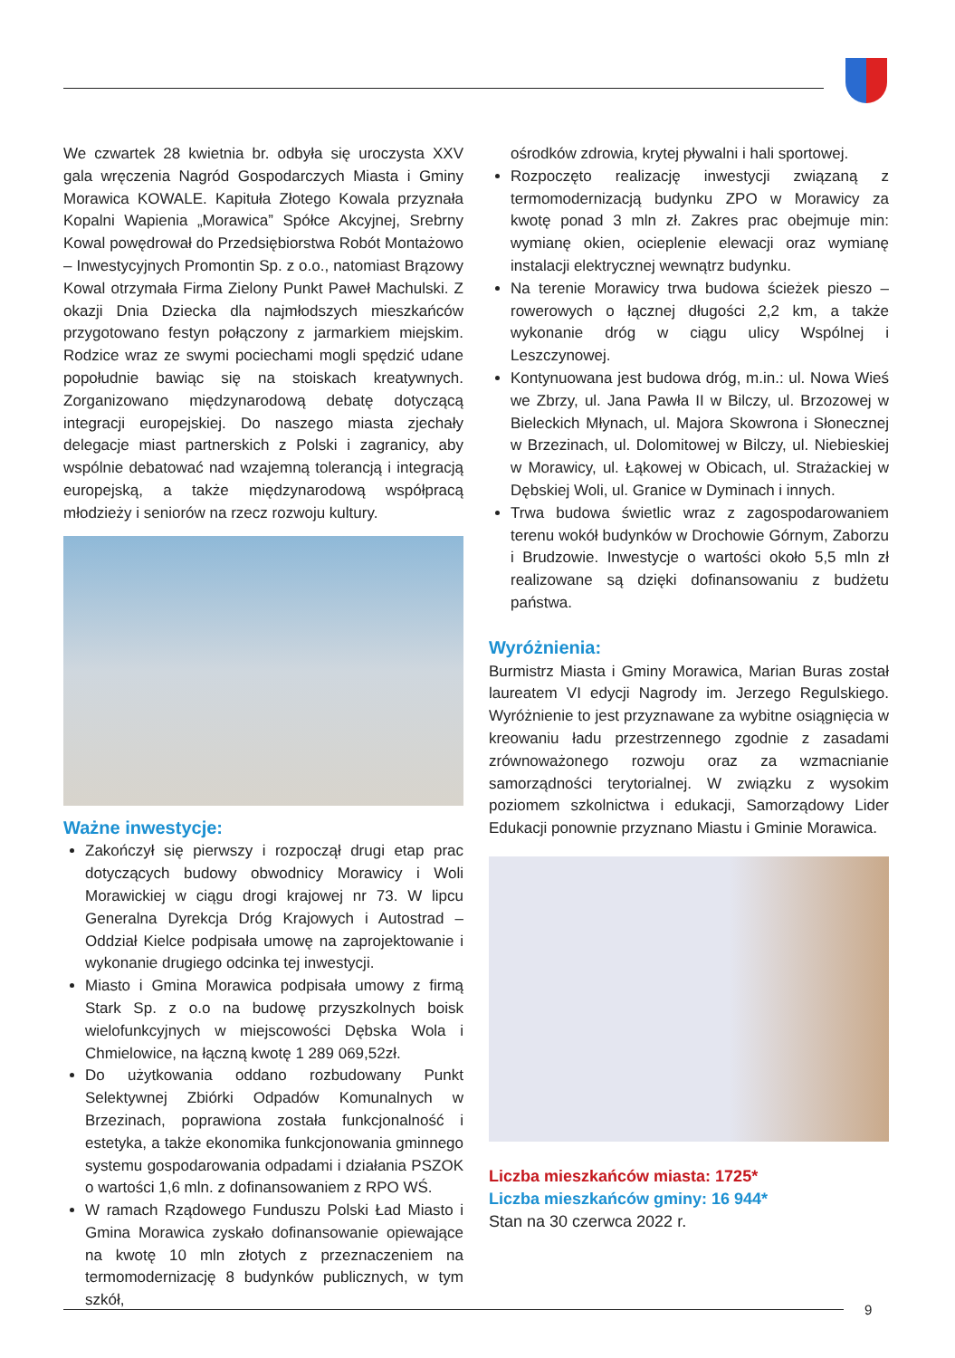We czwartek 28 kwietnia br. odbyła się uroczysta XXV gala wręczenia Nagród Gospodarczych Miasta i Gminy Morawica KOWALE. Kapituła Złotego Kowala przyznała Kopalni Wapienia „Morawica” Spółce Akcyjnej, Srebrny Kowal powędrował do Przedsiębiorstwa Robót Montażowo – Inwestycyjnych Promontin Sp. z o.o., natomiast Brązowy Kowal otrzymała Firma Zielony Punkt Paweł Machulski. Z okazji Dnia Dziecka dla najmłodszych mieszkańców przygotowano festyn połączony z jarmarkiem miejskim. Rodzice wraz ze swymi pociechami mogli spędzić udane popołudnie bawiąc się na stoiskach kreatywnych. Zorganizowano międzynarodową debatę dotyczącą integracji europejskiej. Do naszego miasta zjechały delegacje miast partnerskich z Polski i zagranicy, aby wspólnie debatować nad wzajemną tolerancją i integracją europejską, a także międzynarodową współpracą młodzieży i seniorów na rzecz rozwoju kultury.
Ważne inwestycje:
Zakończył się pierwszy i rozpoczął drugi etap prac dotyczących budowy obwodnicy Morawicy i Woli Morawickiej w ciągu drogi krajowej nr 73. W lipcu Generalna Dyrekcja Dróg Krajowych i Autostrad – Oddział Kielce podpisała umowę na zaprojektowanie i wykonanie drugiego odcinka tej inwestycji.
Miasto i Gmina Morawica podpisała umowy z firmą Stark Sp. z o.o na budowę przyszkolnych boisk wielofunkcyjnych w miejscowości Dębska Wola i Chmielowice, na łączną kwotę 1 289 069,52zł.
Do użytkowania oddano rozbudowany Punkt Selektywnej Zbiórki Odpadów Komunalnych w Brzezinach, poprawiona została funkcjonalność i estetyka, a także ekonomika funkcjonowania gminnego systemu gospodarowania odpadami i działania PSZOK o wartości 1,6 mln. z dofinansowaniem z RPO WŚ.
W ramach Rządowego Funduszu Polski Ład Miasto i Gmina Morawica zyskało dofinansowanie opiewające na kwotę 10 mln złotych z przeznaczeniem na termomodernizację 8 budynków publicznych, w tym szkół,
ośrodków zdrowia, krytej pływalni i hali sportowej.
Rozpoczęto realizację inwestycji związaną z termomodernizacją budynku ZPO w Morawicy za kwotę ponad 3 mln zł. Zakres prac obejmuje min: wymianę okien, ocieplenie elewacji oraz wymianę instalacji elektrycznej wewnątrz budynku.
Na terenie Morawicy trwa budowa ścieżek pieszo – rowerowych o łącznej długości 2,2 km, a także wykonanie dróg w ciągu ulicy Wspólnej i Leszczynowej.
Kontynuowana jest budowa dróg, m.in.: ul. Nowa Wieś we Zbrzy, ul. Jana Pawła II w Bilczy, ul. Brzozowej w Bieleckich Młynach, ul. Majora Skowrona i Słonecznej w Brzezinach, ul. Dolomitowej w Bilczy, ul. Niebieskiej w Morawicy, ul. Łąkowej w Obicach, ul. Strażackiej w Dębskiej Woli, ul. Granice w Dyminach i innych.
Trwa budowa świetlic wraz z zagospodarowaniem terenu wokół budynków w Drochowie Górnym, Zaborzu i Brudzowie. Inwestycje o wartości około 5,5 mln zł realizowane są dzięki dofinansowaniu z budżetu państwa.
Wyróżnienia:
Burmistrz Miasta i Gminy Morawica, Marian Buras został laureatem VI edycji Nagrody im. Jerzego Regulskiego. Wyróżnienie to jest przyznawane za wybitne osiągnięcia w kreowaniu ładu przestrzennego zgodnie z zasadami zrównoważonego rozwoju oraz za wzmacnianie samorządności terytorialnej. W związku z wysokim poziomem szkolnictwa i edukacji, Samorządowy Lider Edukacji ponownie przyznano Miastu i Gminie Morawica.
Liczba mieszkańców miasta: 1725*
Liczba mieszkańców gminy: 16 944*
Stan na 30 czerwca 2022 r.
9